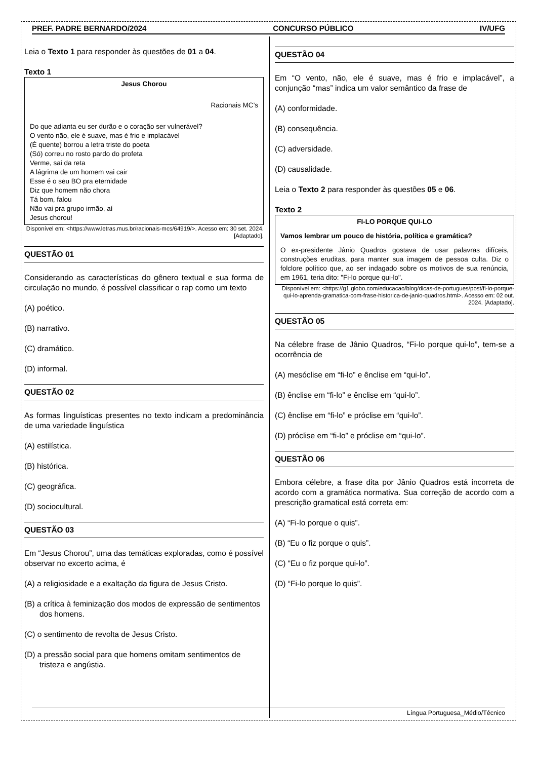PREF. PADRE BERNARDO/2024 CONCURSO PÚBLICO IV/UFG
Leia o Texto 1 para responder às questões de 01 a 04.
Texto 1
Jesus Chorou
Racionais MC’s
Do que adianta eu ser durão e o coração ser vulnerável?
O vento não, ele é suave, mas é frio e implacável
(É quente) borrou a letra triste do poeta
(Só) correu no rosto pardo do profeta
Verme, sai da reta
A lágrima de um homem vai cair
Esse é o seu BO pra eternidade
Diz que homem não chora
Tá bom, falou
Não vai pra grupo irmão, aí
Jesus chorou!
Disponível em: <https://www.letras.mus.br/racionais-mcs/64919/>. Acesso em: 30 set. 2024. [Adaptado].
QUESTÃO 01
Considerando as características do gênero textual e sua forma de circulação no mundo, é possível classificar o rap como um texto
(A) poético.
(B) narrativo.
(C) dramático.
(D) informal.
QUESTÃO 02
As formas linguísticas presentes no texto indicam a predominância de uma variedade linguística
(A) estilística.
(B) histórica.
(C) geográfica.
(D) sociocultural.
QUESTÃO 03
Em “Jesus Chorou”, uma das temáticas exploradas, como é possível observar no excerto acima, é
(A) a religiosidade e a exaltação da figura de Jesus Cristo.
(B) a crítica à feminização dos modos de expressão de sentimentos dos homens.
(C) o sentimento de revolta de Jesus Cristo.
(D) a pressão social para que homens omitam sentimentos de tristeza e angústia.
QUESTÃO 04
Em “O vento, não, ele é suave, mas é frio e implacável”, a conjunção “mas” indica um valor semântico da frase de
(A) conformidade.
(B) consequência.
(C) adversidade.
(D) causalidade.
Leia o Texto 2 para responder às questões 05 e 06.
Texto 2
FI-LO PORQUE QUI-LO
Vamos lembrar um pouco de história, política e gramática?
O ex-presidente Jânio Quadros gostava de usar palavras difíceis, construções eruditas, para manter sua imagem de pessoa culta. Diz o folclore político que, ao ser indagado sobre os motivos de sua renúncia, em 1961, teria dito: "Fi-lo porque qui-lo".
Disponível em: <https://g1.globo.com/educacao/blog/dicas-de-portugues/post/fi-lo-porque-qui-lo-aprenda-gramatica-com-frase-historica-de-janio-quadros.html>. Acesso em: 02 out. 2024. [Adaptado].
QUESTÃO 05
Na célebre frase de Jânio Quadros, “Fi-lo porque qui-lo”, tem-se a ocorrência de
(A) mesóclise em “fi-lo” e ênclise em “qui-lo”.
(B) ênclise em “fi-lo” e ênclise em “qui-lo”.
(C) ênclise em “fi-lo” e próclise em “qui-lo”.
(D) próclise em “fi-lo” e próclise em “qui-lo”.
QUESTÃO 06
Embora célebre, a frase dita por Jânio Quadros está incorreta de acordo com a gramática normativa. Sua correção de acordo com a prescrição gramatical está correta em:
(A) “Fi-lo porque o quis”.
(B) “Eu o fiz porque o quis”.
(C) “Eu o fiz porque qui-lo”.
(D) “Fi-lo porque lo quis”.
Língua Portuguesa_Médio/Técnico